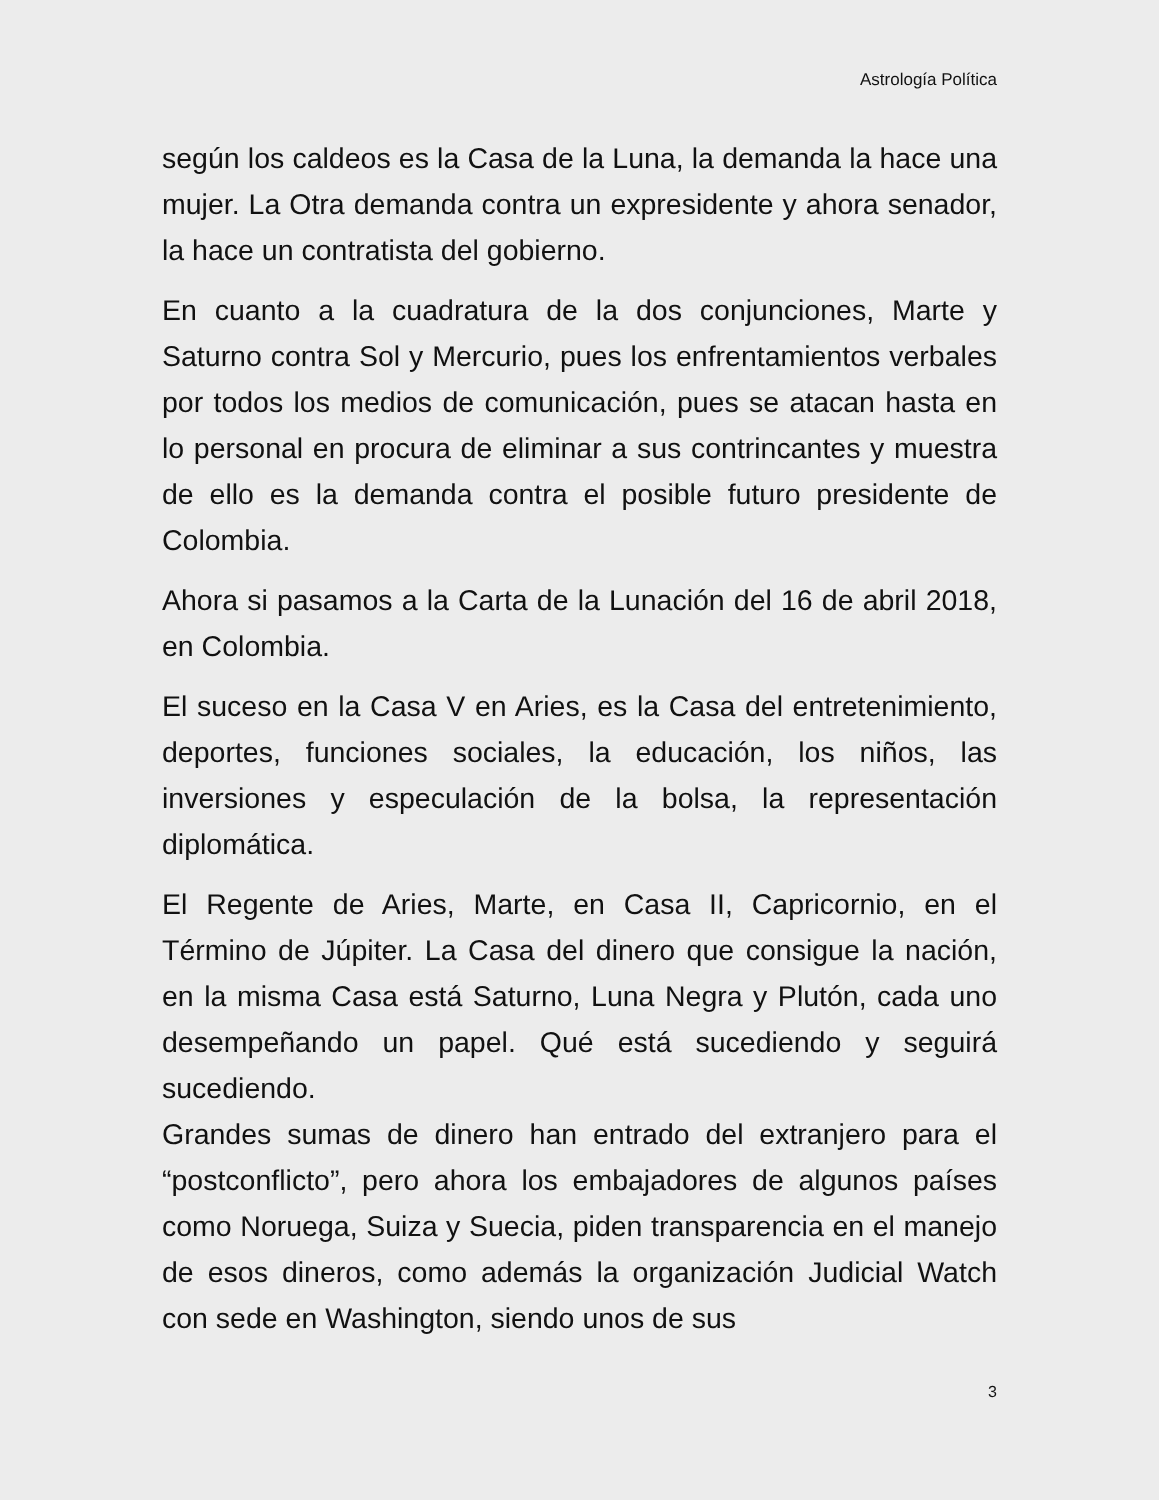Astrología Política
según los caldeos es la Casa de la Luna, la demanda la hace una mujer. La Otra demanda contra un expresidente y ahora senador, la hace un contratista del gobierno.
En cuanto a la cuadratura de la dos conjunciones, Marte y Saturno contra Sol y Mercurio, pues los enfrentamientos verbales por todos los medios de comunicación, pues se atacan hasta en lo personal en procura de eliminar a sus contrincantes y muestra de ello es la demanda contra el posible futuro presidente de Colombia.
Ahora si pasamos a la Carta de la Lunación del 16 de abril 2018, en Colombia.
El suceso en la Casa V en Aries, es la Casa del entretenimiento, deportes, funciones sociales, la educación, los niños, las inversiones y especulación de la bolsa, la representación diplomática.
El Regente de Aries, Marte, en Casa II, Capricornio, en el Término de Júpiter. La Casa del dinero que consigue la nación, en la misma Casa está Saturno, Luna Negra y Plutón, cada uno desempeñando un papel. Qué está sucediendo y seguirá sucediendo.
Grandes sumas de dinero han entrado del extranjero para el “postconflicto”, pero ahora los embajadores de algunos países como Noruega, Suiza y Suecia, piden transparencia en el manejo de esos dineros, como además la organización Judicial Watch con sede en Washington, siendo unos de sus
3